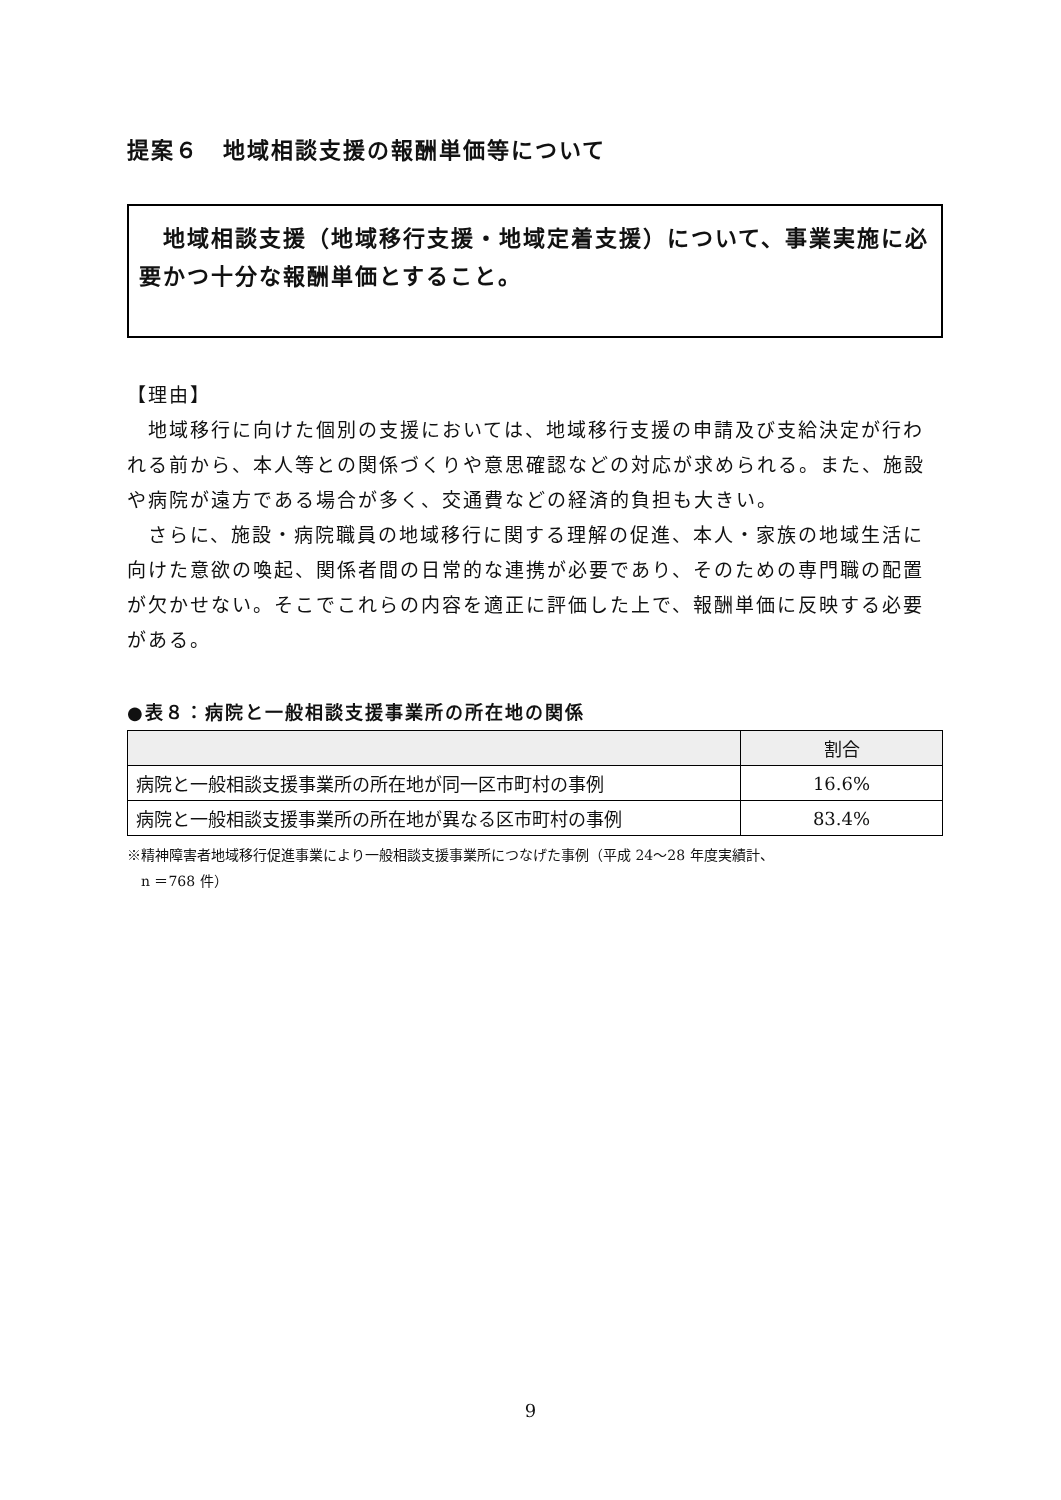提案６　地域相談支援の報酬単価等について
　地域相談支援（地域移行支援・地域定着支援）について、事業実施に必要かつ十分な報酬単価とすること。
【理由】
　地域移行に向けた個別の支援においては、地域移行支援の申請及び支給決定が行われる前から、本人等との関係づくりや意思確認などの対応が求められる。また、施設や病院が遠方である場合が多く、交通費などの経済的負担も大きい。
　さらに、施設・病院職員の地域移行に関する理解の促進、本人・家族の地域生活に向けた意欲の喚起、関係者間の日常的な連携が必要であり、そのための専門職の配置が欠かせない。そこでこれらの内容を適正に評価した上で、報酬単価に反映する必要がある。
●表８：病院と一般相談支援事業所の所在地の関係
| | 割合 |
| --- | --- |
| 病院と一般相談支援事業所の所在地が同一区市町村の事例 | 16.6% |
| 病院と一般相談支援事業所の所在地が異なる区市町村の事例 | 83.4% |
※精神障害者地域移行促進事業により一般相談支援事業所につなげた事例（平成 24～28 年度実績計、
　n ＝768 件）
9